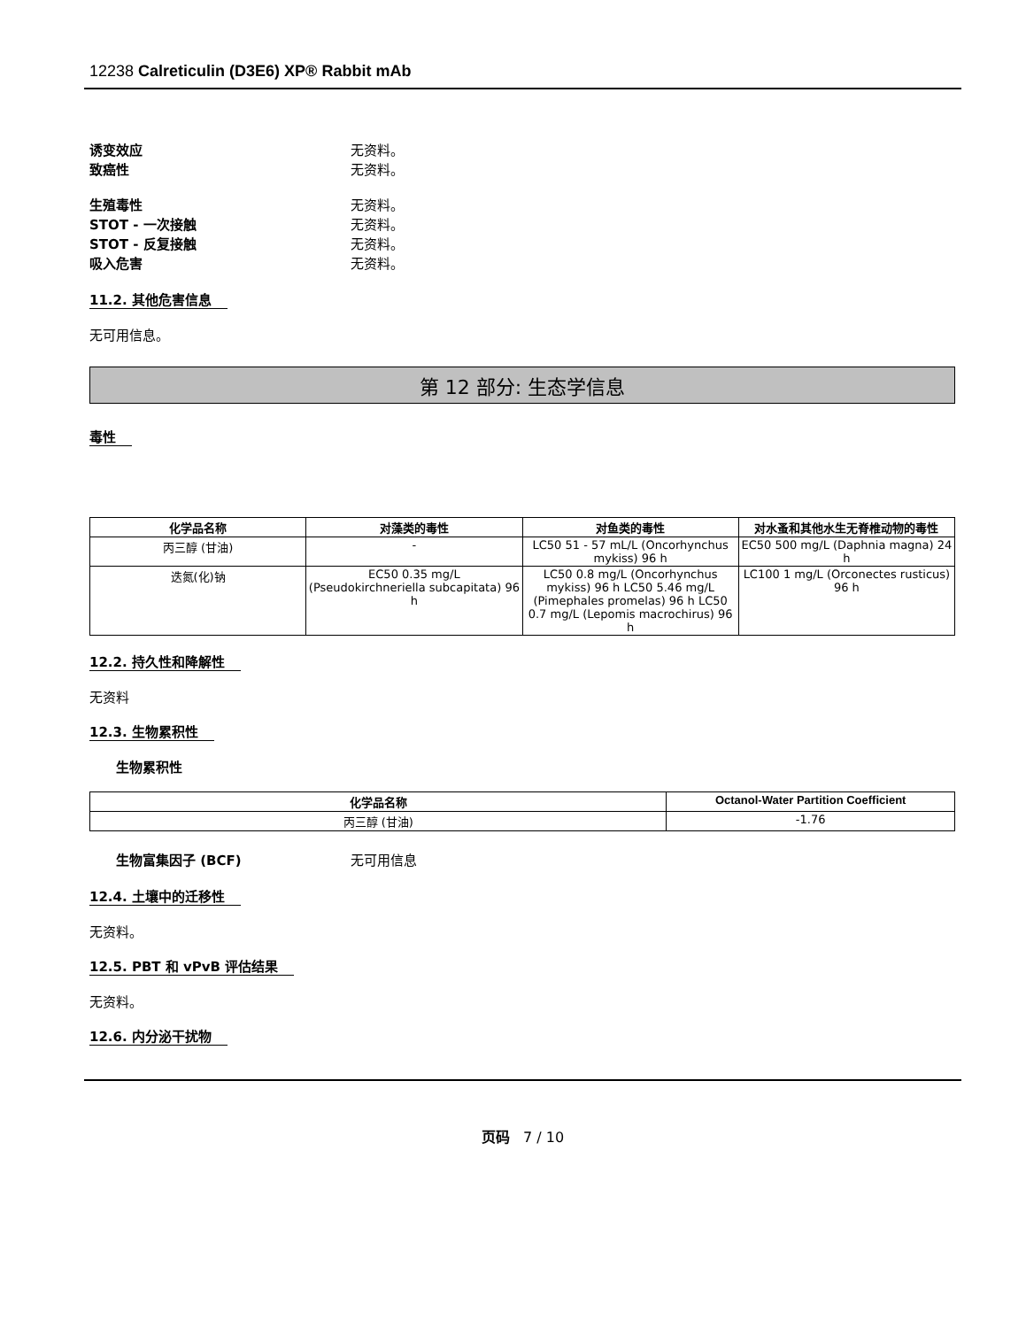12238 Calreticulin (D3E6) XP® Rabbit mAb
诱变效应 无资料。
致癌性 无资料。
生殖毒性 无资料。
STOT - 一次接触 无资料。
STOT - 反复接触 无资料。
吸入危害 无资料。
11.2. 其他危害信息
无可用信息。
第 12 部分: 生态学信息
毒性
| 化学品名称 | 对藻类的毒性 | 对鱼类的毒性 | 对水蚤和其他水生无脊椎动物的毒性 |
| --- | --- | --- | --- |
| 丙三醇 (甘油) | - | LC50 51 - 57 mL/L (Oncorhynchus mykiss) 96 h | EC50 500 mg/L (Daphnia magna) 24 h |
| 迭氮(化)钠 | EC50 0.35 mg/L (Pseudokirchneriella subcapitata) 96 h | LC50 0.8 mg/L (Oncorhynchus mykiss) 96 h LC50 5.46 mg/L (Pimephales promelas) 96 h LC50 0.7 mg/L (Lepomis macrochirus) 96 h | LC100 1 mg/L (Orconectes rusticus) 96 h |
12.2. 持久性和降解性
无资料
12.3. 生物累积性
生物累积性
| 化学品名称 | Octanol-Water Partition Coefficient |
| --- | --- |
| 丙三醇 (甘油) | -1.76 |
生物富集因子 (BCF) 无可用信息
12.4. 土壤中的迁移性
无资料。
12.5. PBT 和 vPvB 评估结果
无资料。
12.6. 内分泌干扰物
页码 7 / 10